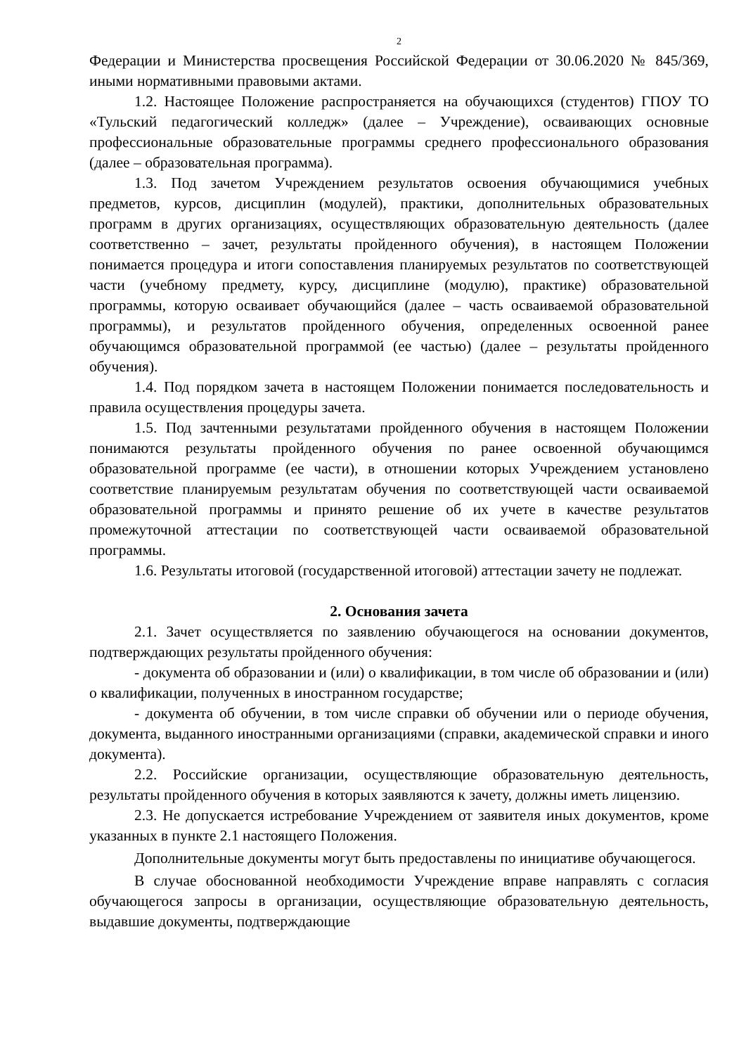2
Федерации и Министерства просвещения Российской Федерации от 30.06.2020 № 845/369, иными нормативными правовыми актами.
1.2. Настоящее Положение распространяется на обучающихся (студентов) ГПОУ ТО «Тульский педагогический колледж» (далее – Учреждение), осваивающих основные профессиональные образовательные программы среднего профессионального образования (далее – образовательная программа).
1.3. Под зачетом Учреждением результатов освоения обучающимися учебных предметов, курсов, дисциплин (модулей), практики, дополнительных образовательных программ в других организациях, осуществляющих образовательную деятельность (далее соответственно – зачет, результаты пройденного обучения), в настоящем Положении понимается процедура и итоги сопоставления планируемых результатов по соответствующей части (учебному предмету, курсу, дисциплине (модулю), практике) образовательной программы, которую осваивает обучающийся (далее – часть осваиваемой образовательной программы), и результатов пройденного обучения, определенных освоенной ранее обучающимся образовательной программой (ее частью) (далее – результаты пройденного обучения).
1.4. Под порядком зачета в настоящем Положении понимается последовательность и правила осуществления процедуры зачета.
1.5. Под зачтенными результатами пройденного обучения в настоящем Положении понимаются результаты пройденного обучения по ранее освоенной обучающимся образовательной программе (ее части), в отношении которых Учреждением установлено соответствие планируемым результатам обучения по соответствующей части осваиваемой образовательной программы и принято решение об их учете в качестве результатов промежуточной аттестации по соответствующей части осваиваемой образовательной программы.
1.6. Результаты итоговой (государственной итоговой) аттестации зачету не подлежат.
2. Основания зачета
2.1. Зачет осуществляется по заявлению обучающегося на основании документов, подтверждающих результаты пройденного обучения:
- документа об образовании и (или) о квалификации, в том числе об образовании и (или) о квалификации, полученных в иностранном государстве;
- документа об обучении, в том числе справки об обучении или о периоде обучения, документа, выданного иностранными организациями (справки, академической справки и иного документа).
2.2. Российские организации, осуществляющие образовательную деятельность, результаты пройденного обучения в которых заявляются к зачету, должны иметь лицензию.
2.3. Не допускается истребование Учреждением от заявителя иных документов, кроме указанных в пункте 2.1 настоящего Положения.
Дополнительные документы могут быть предоставлены по инициативе обучающегося.
В случае обоснованной необходимости Учреждение вправе направлять с согласия обучающегося запросы в организации, осуществляющие образовательную деятельность, выдавшие документы, подтверждающие